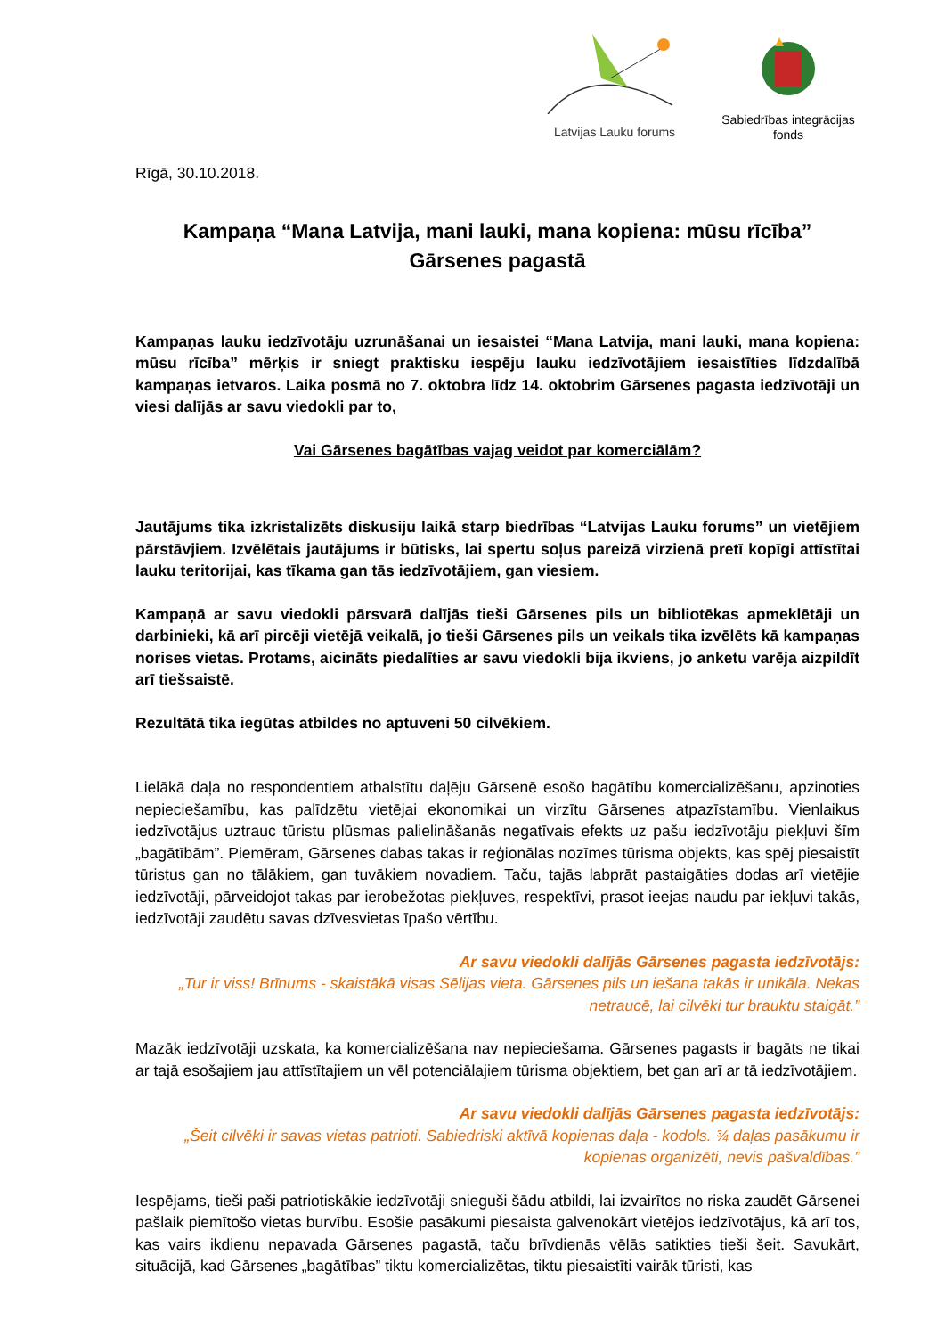Latvijas Lauku forums
Sabiedrības integrācijas fonds
Rīgā, 30.10.2018.
Kampaņa “Mana Latvija, mani lauki, mana kopiena: mūsu rīcība”
Gārsenes pagastā
Kampaņas lauku iedzīvotāju uzrunāšanai un iesaistei “Mana Latvija, mani lauki, mana kopiena: mūsu rīcība” mērķis ir sniegt praktisku iespēju lauku iedzīvotājiem iesaistīties līdzdalībā kampaņas ietvaros. Laika posmā no 7. oktobra līdz 14. oktobrim Gārsenes pagasta iedzīvotāji un viesi dalījās ar savu viedokli par to,
Vai Gārsenes bagātības vajag veidot par komerciālām?
Jautājums tika izkristalizēts diskusiju laikā starp biedrības “Latvijas Lauku forums” un vietējiem pārstāvjiem. Izvēlētais jautājums ir būtisks, lai spertu soļus pareizā virzienā pretī kopīgi attīstītai lauku teritorijai, kas tīkama gan tās iedzīvotājiem, gan viesiem.
Kampaņā ar savu viedokli pārsvarā dalījās tieši Gārsenes pils un bibliotēkas apmeklētāji un darbinieki, kā arī pircēji vietējā veikalā, jo tieši Gārsenes pils un veikals tika izvēlēts kā kampaņas norises vietas. Protams, aicināts piedalīties ar savu viedokli bija ikviens, jo anketu varēja aizpildīt arī tiešsaistē.
Rezultātā tika iegūtas atbildes no aptuveni 50 cilvēkiem.
Lielākā daļa no respondentiem atbalstītu daļēju Gārsenē esošo bagātību komercializēšanu, apzinoties nepieciešamību, kas palīdzētu vietējai ekonomikai un virzītu Gārsenes atpazīstamību. Vienlaikus iedzīvotājus uztrauc tūristu plūsmas palielināšanās negatīvais efekts uz pašu iedzīvotāju piekļuvi šīm „bagātībām”. Piemēram, Gārsenes dabas takas ir reģionālas nozīmes tūrisma objekts, kas spēj piesaistīt tūristus gan no tālākiem, gan tuvākiem novadiem. Taču, tajās labprāt pastaigāties dodas arī vietējie iedzīvotāji, pārveidojot takas par ierobežotas piekļuves, respektīvi, prasot ieejas naudu par iekļuvi takās, iedzīvotāji zaudētu savas dzīvesvietas īpašo vērtību.
Ar savu viedokli dalījās Gārsenes pagasta iedzīvotājs:
„Tur ir viss! Brīnums - skaistākā visas Sēlijas vieta. Gārsenes pils un iešana takās ir unikāla. Nekas netraucē, lai cilvēki tur brauktu staigāt.”
Mazāk iedzīvotāji uzskata, ka komercializēšana nav nepieciešama. Gārsenes pagasts ir bagāts ne tikai ar tajā esošajiem jau attīstītajiem un vēl potenciālajiem tūrisma objektiem, bet gan arī ar tā iedzīvotājiem.
Ar savu viedokli dalījās Gārsenes pagasta iedzīvotājs:
„Šeit cilvēki ir savas vietas patrioti. Sabiedriski aktīvā kopienas daļa - kodols. ¾ daļas pasākumu ir kopienas organizēti, nevis pašvaldības.”
Iespējams, tieši paši patriotiskākie iedzīvotāji snieguši šādu atbildi, lai izvairītos no riska zaudēt Gārsenei pašlaik piemītošo vietas burvību. Esošie pasākumi piesaista galvenokārt vietējos iedzīvotājus, kā arī tos, kas vairs ikdienu nepavada Gārsenes pagastā, taču brīvdienās vēlās satikties tieši šeit. Savukārt, situācijā, kad Gārsenes „bagātības” tiktu komercializētas, tiktu piesaistīti vairāk tūristi, kas